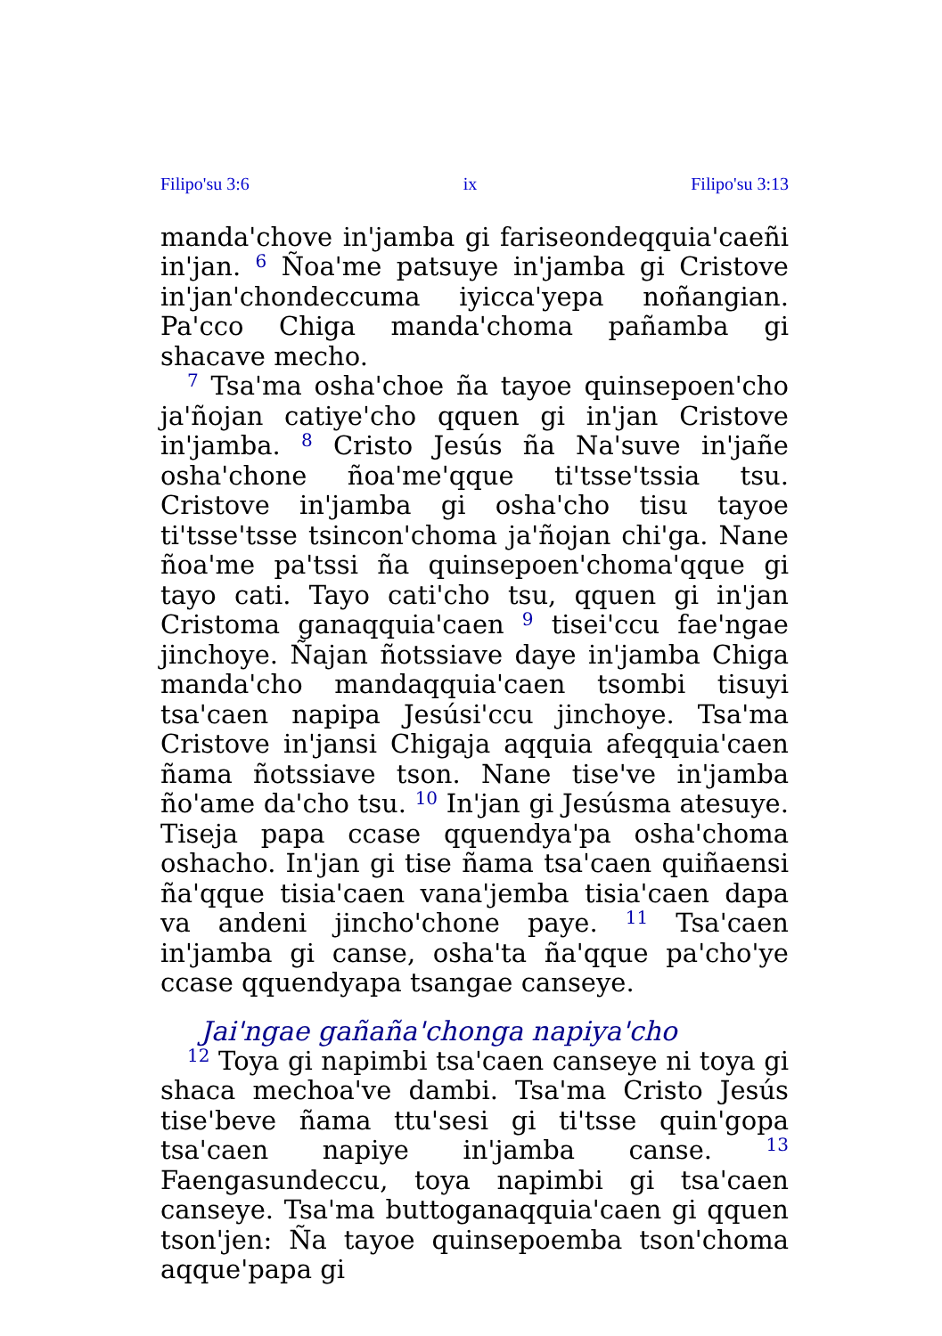Filipo'su 3:6 ix Filipo'su 3:13
manda'chove in'jamba gi fariseondeqquia'caeñi in'jan. <sup>6</sup> Ñoa'me patsuye in'jamba gi Cristove in'jan'chondeccuma iyicca'yepa noñangian. Pa'cco Chiga manda'choma pañamba gi shacave mecho.
<sup>7</sup> Tsa'ma osha'choe ña tayoe quinsepoen'cho ja'ñojan catiye'cho qquen gi in'jan Cristove in'jamba. <sup>8</sup> Cristo Jesús ña Na'suve in'jañe osha'chone ñoa'me'qque ti'tsse'tssia tsu. Cristove in'jamba gi osha'cho tisu tayoe ti'tsse'tsse tsincon'choma ja'ñojan chi'ga. Nane ñoa'me pa'tssi ña quinsepoen'choma'qque gi tayo cati. Tayo cati'cho tsu, qquen gi in'jan Cristoma ganaqquia'caen <sup>9</sup> tisei'ccu fae'ngae jinchoye. Ñajan ñotssiave daye in'jamba Chiga manda'cho mandaqquia'caen tsombi tisuyi tsa'caen napipa Jesúsi'ccu jinchoye. Tsa'ma Cristove in'jansi Chigaja aqquia afeqquia'caen ñama ñotssiave tson. Nane tise've in'jamba ño'ame da'cho tsu. <sup>10</sup> In'jan gi Jesúsma atesuye. Tiseja papa ccase qquendya'pa osha'choma oshacho. In'jan gi tise ñama tsa'caen quiñaensi ña'qque tisia'caen vana'jemba tisia'caen dapa va andeni jincho'chone paye. <sup>11</sup> Tsa'caen in'jamba gi canse, osha'ta ña'qque pa'cho'ye ccase qquendyapa tsangae canseye.
Jai'ngae gañaña'chonga napiya'cho
<sup>12</sup> Toya gi napimbi tsa'caen canseye ni toya gi shaca mechoa've dambi. Tsa'ma Cristo Jesús tise'beve ñama ttu'sesi gi ti'tsse quin'gopa tsa'caen napiye in'jamba canse. <sup>13</sup> Faengasundeccu, toya napimbi gi tsa'caen canseye. Tsa'ma buttoganaqquia'caen gi qquen tson'jen: Ña tayoe quinsepoemba tson'choma aqque'papa gi